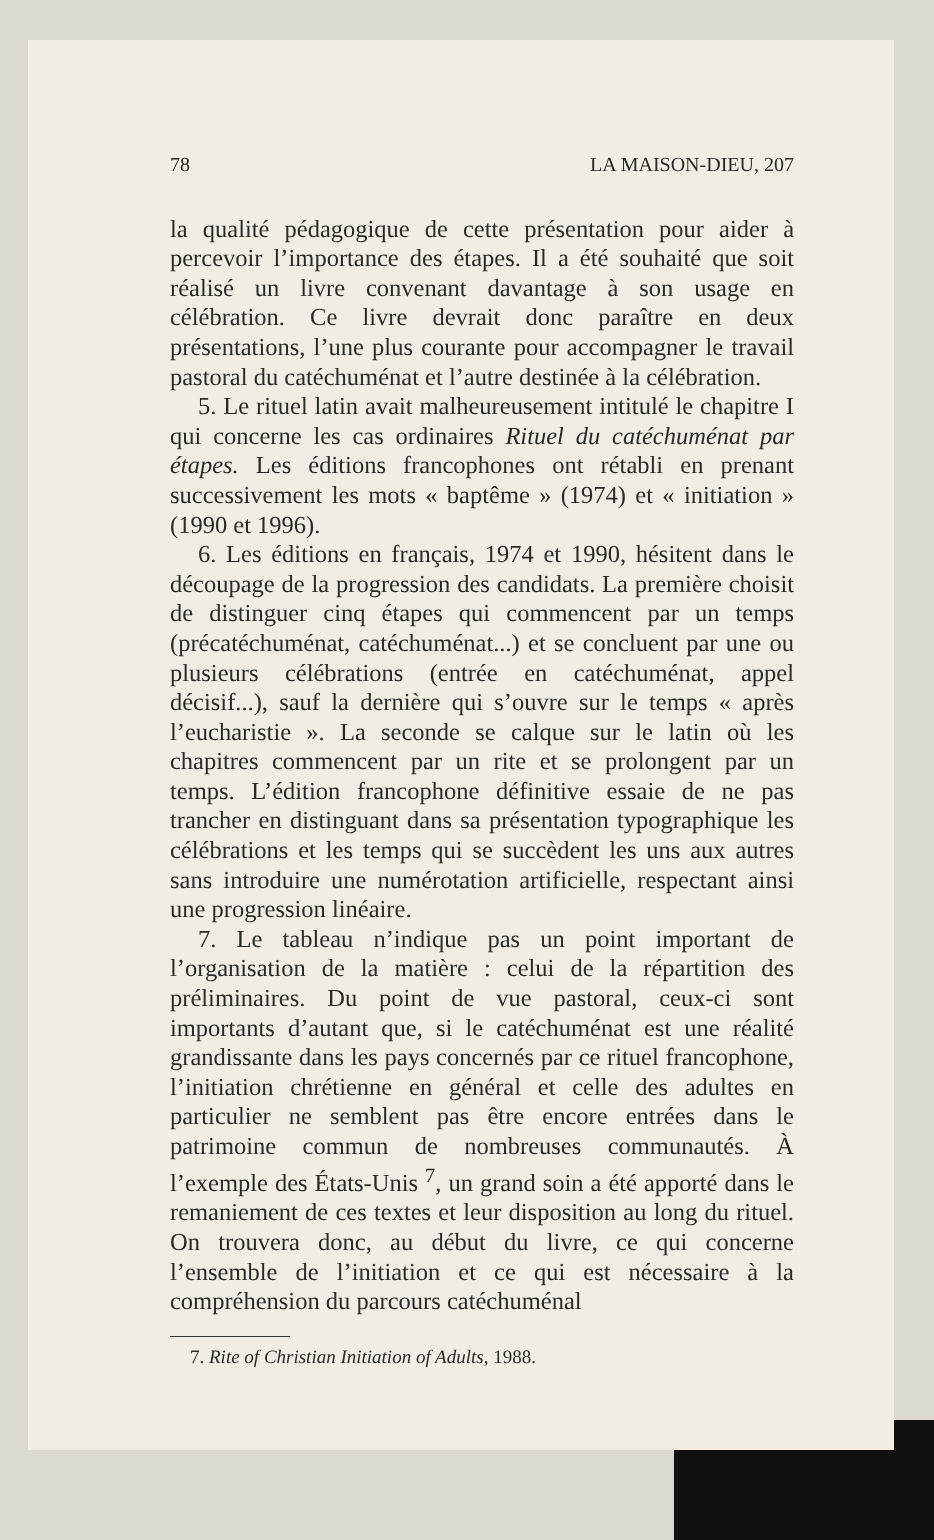78 LA MAISON-DIEU, 207
la qualité pédagogique de cette présentation pour aider à percevoir l’importance des étapes. Il a été souhaité que soit réalisé un livre convenant davantage à son usage en célébration. Ce livre devrait donc paraître en deux présentations, l’une plus courante pour accompagner le travail pastoral du catéchuménat et l’autre destinée à la célébration.
5. Le rituel latin avait malheureusement intitulé le chapitre I qui concerne les cas ordinaires Rituel du catéchuménat par étapes. Les éditions francophones ont rétabli en prenant successivement les mots « baptême » (1974) et « initiation » (1990 et 1996).
6. Les éditions en français, 1974 et 1990, hésitent dans le découpage de la progression des candidats. La première choisit de distinguer cinq étapes qui commencent par un temps (précatéchuménat, catéchuménat...) et se concluent par une ou plusieurs célébrations (entrée en catéchuménat, appel décisif...), sauf la dernière qui s’ouvre sur le temps « après l’eucharistie ». La seconde se calque sur le latin où les chapitres commencent par un rite et se prolongent par un temps. L’édition francophone définitive essaie de ne pas trancher en distinguant dans sa présentation typographique les célébrations et les temps qui se succèdent les uns aux autres sans introduire une numérotation artificielle, respectant ainsi une progression linéaire.
7. Le tableau n’indique pas un point important de l’organisation de la matière : celui de la répartition des préliminaires. Du point de vue pastoral, ceux-ci sont importants d’autant que, si le catéchuménat est une réalité grandissante dans les pays concernés par ce rituel francophone, l’initiation chrétienne en général et celle des adultes en particulier ne semblent pas être encore entrées dans le patrimoine commun de nombreuses communautés. À l’exemple des États-Unis <sup>7</sup>, un grand soin a été apporté dans le remaniement de ces textes et leur disposition au long du rituel. On trouvera donc, au début du livre, ce qui concerne l’ensemble de l’initiation et ce qui est nécessaire à la compréhension du parcours catéchuménal
7. Rite of Christian Initiation of Adults, 1988.